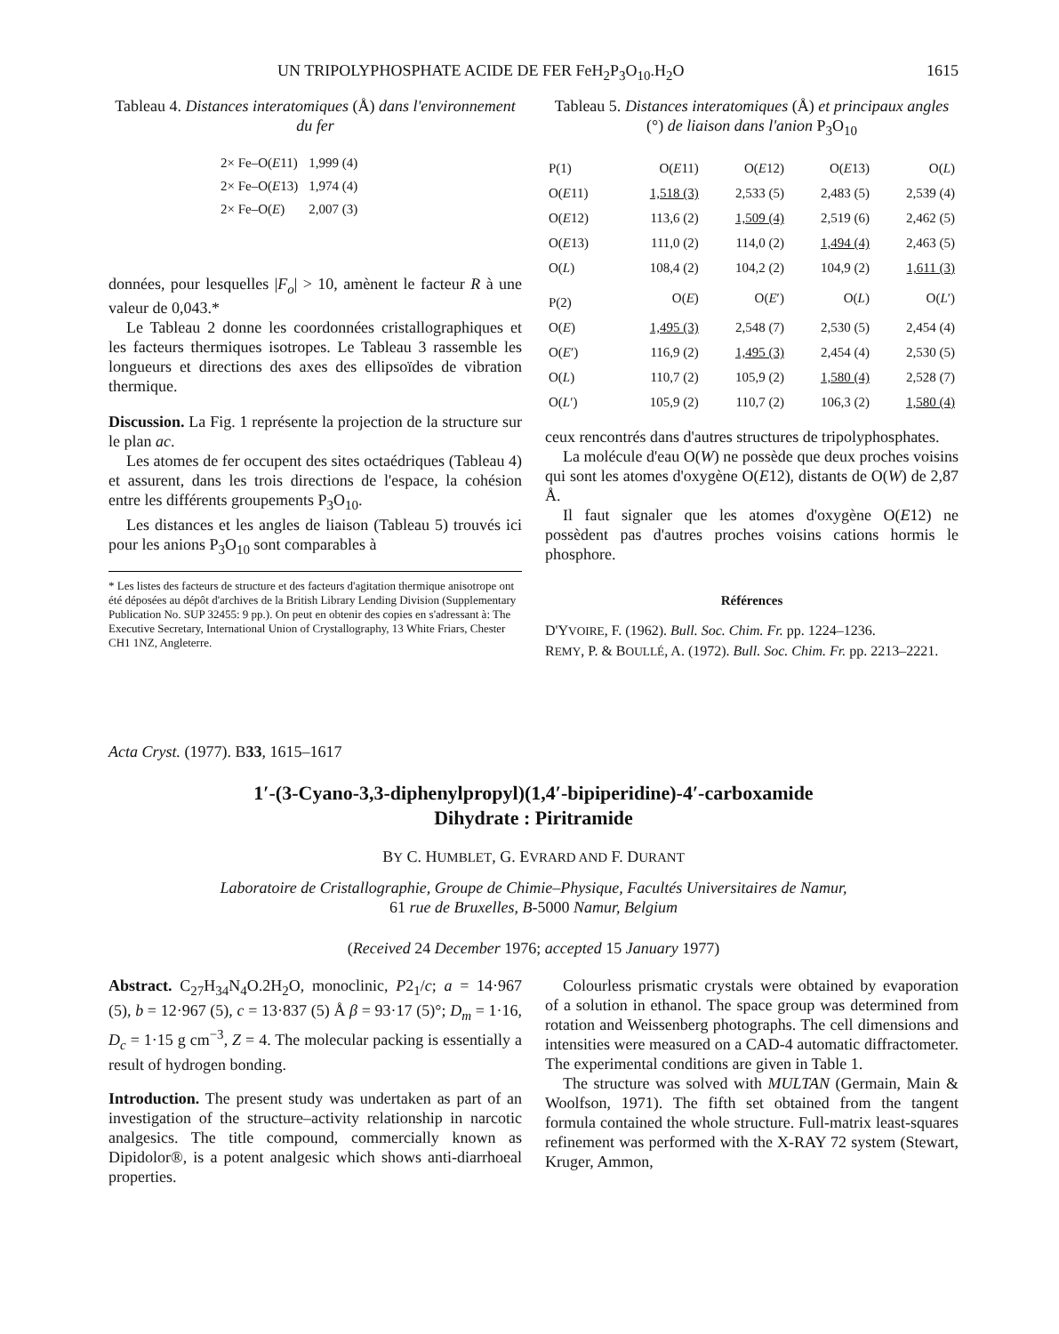UN TRIPOLYPHOSPHATE ACIDE DE FER FeH<sub>2</sub>P<sub>3</sub>O<sub>10</sub>.H<sub>2</sub>O 1615
Tableau 4. Distances interatomiques (Å) dans l'environnement du fer
| 2× Fe–O( E 11) | 1,999 (4) |
| 2× Fe–O( E 13) | 1,974 (4) |
| 2× Fe–O( E ) | 2,007 (3) |
données, pour lesquelles |F<sub>o</sub>| > 10, amènent le facteur R à une valeur de 0,043.*
Le Tableau 2 donne les coordonnées cristallographiques et les facteurs thermiques isotropes. Le Tableau 3 rassemble les longueurs et directions des axes des ellipsoïdes de vibration thermique.
Discussion. La Fig. 1 représente la projection de la structure sur le plan ac.
Les atomes de fer occupent des sites octaédriques (Tableau 4) et assurent, dans les trois directions de l'espace, la cohésion entre les différents groupements P<sub>3</sub>O<sub>10</sub>.
Les distances et les angles de liaison (Tableau 5) trouvés ici pour les anions P<sub>3</sub>O<sub>10</sub> sont comparables à
* Les listes des facteurs de structure et des facteurs d'agitation thermique anisotrope ont été déposées au dépôt d'archives de la British Library Lending Division (Supplementary Publication No. SUP 32455: 9 pp.). On peut en obtenir des copies en s'adressant à: The Executive Secretary, International Union of Crystallography, 13 White Friars, Chester CH1 1NZ, Angleterre.
Tableau 5. Distances interatomiques (Å) et principaux angles (°) de liaison dans l'anion P<sub>3</sub>O<sub>10</sub>
| P(1) | O( E 11) | O( E 12) | O( E 13) | O( L ) |
| O( E 11) | 1,518 (3) | 2,533 (5) | 2,483 (5) | 2,539 (4) |
| O( E 12) | 113,6 (2) | 1,509 (4) | 2,519 (6) | 2,462 (5) |
| O( E 13) | 111,0 (2) | 114,0 (2) | 1,494 (4) | 2,463 (5) |
| O( L ) | 108,4 (2) | 104,2 (2) | 104,9 (2) | 1,611 (3) |
| P(2) | O( E ) | O( E ′) | O( L ) | O( L ′) |
| O( E ) | 1,495 (3) | 2,548 (7) | 2,530 (5) | 2,454 (4) |
| O( E ′) | 116,9 (2) | 1,495 (3) | 2,454 (4) | 2,530 (5) |
| O( L ) | 110,7 (2) | 105,9 (2) | 1,580 (4) | 2,528 (7) |
| O( L ′) | 105,9 (2) | 110,7 (2) | 106,3 (2) | 1,580 (4) |
ceux rencontrés dans d'autres structures de tripolyphosphates.
La molécule d'eau O(W) ne possède que deux proches voisins qui sont les atomes d'oxygène O(E12), distants de O(W) de 2,87 Å.
Il faut signaler que les atomes d'oxygène O(E12) ne possèdent pas d'autres proches voisins cations hormis le phosphore.
Références
D'YVOIRE, F. (1962). Bull. Soc. Chim. Fr. pp. 1224–1236.
REMY, P. & BOULLÉ, A. (1972). Bull. Soc. Chim. Fr. pp. 2213–2221.
Acta Cryst. (1977). B33, 1615–1617
1′-(3-Cyano-3,3-diphenylpropyl)(1,4′-bipiperidine)-4′-carboxamide
Dihydrate : Piritramide
BY C. HUMBLET, G. EVRARD AND F. DURANT
Laboratoire de Cristallographie, Groupe de Chimie–Physique, Facultés Universitaires de Namur,
61 rue de Bruxelles, B-5000 Namur, Belgium
(Received 24 December 1976; accepted 15 January 1977)
Abstract. C<sub>27</sub>H<sub>34</sub>N<sub>4</sub>O.2H<sub>2</sub>O, monoclinic, P2<sub>1</sub>/c; a = 14·967 (5), b = 12·967 (5), c = 13·837 (5) Å β = 93·17 (5)°; D<sub>m</sub> = 1·16, D<sub>c</sub> = 1·15 g cm<sup>−3</sup>, Z = 4. The molecular packing is essentially a result of hydrogen bonding.
Introduction. The present study was undertaken as part of an investigation of the structure–activity relationship in narcotic analgesics. The title compound, commercially known as Dipidolor®, is a potent analgesic which shows anti-diarrhoeal properties.
Colourless prismatic crystals were obtained by evaporation of a solution in ethanol. The space group was determined from rotation and Weissenberg photographs. The cell dimensions and intensities were measured on a CAD-4 automatic diffractometer. The experimental conditions are given in Table 1.
The structure was solved with MULTAN (Germain, Main & Woolfson, 1971). The fifth set obtained from the tangent formula contained the whole structure. Full-matrix least-squares refinement was performed with the X-RAY 72 system (Stewart, Kruger, Ammon,